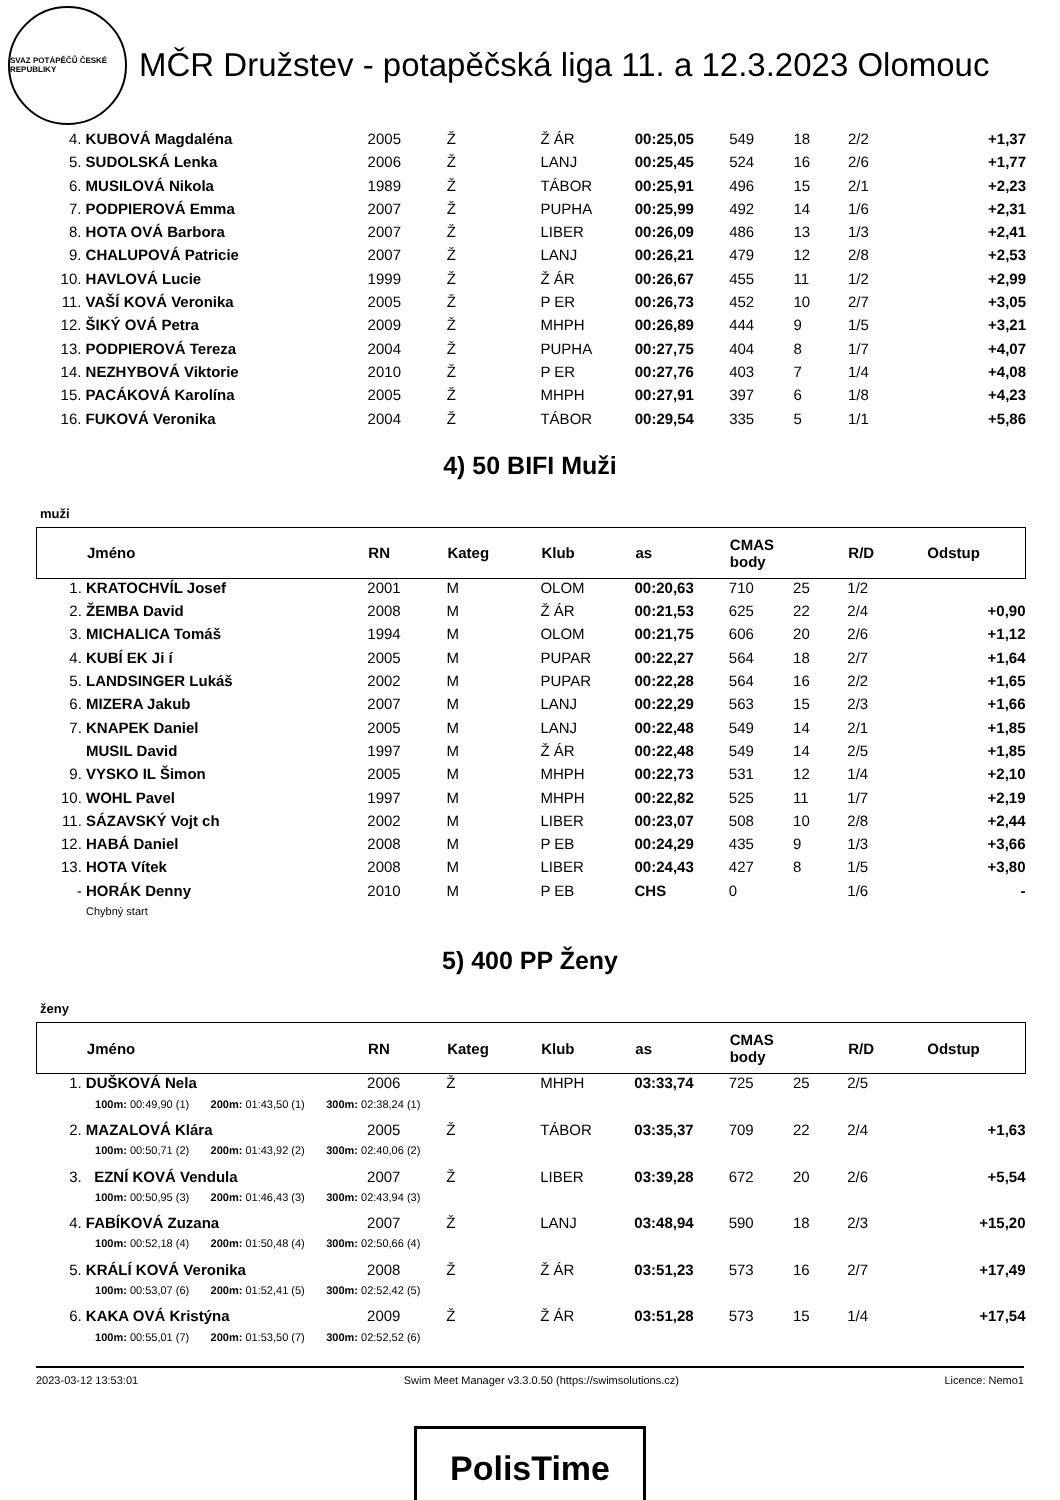SVAZ POTÁPĚČŮ ČESKÉ REPUBLIKY
MČR Družstev - potapěčská liga 11. a 12.3.2023 Olomouc
| 4. | KUBOVÁ Magdaléna | 2005 | Ž | Ž ÁR | 00:25,05 | 549 | 18 | 2/2 | +1,37 |
| 5. | SUDOLSKÁ Lenka | 2006 | Ž | LANJ | 00:25,45 | 524 | 16 | 2/6 | +1,77 |
| 6. | MUSILOVÁ Nikola | 1989 | Ž | TÁBOR | 00:25,91 | 496 | 15 | 2/1 | +2,23 |
| 7. | PODPIEROVÁ Emma | 2007 | Ž | PUPHA | 00:25,99 | 492 | 14 | 1/6 | +2,31 |
| 8. | HOTA OVÁ Barbora | 2007 | Ž | LIBER | 00:26,09 | 486 | 13 | 1/3 | +2,41 |
| 9. | CHALUPOVÁ Patricie | 2007 | Ž | LANJ | 00:26,21 | 479 | 12 | 2/8 | +2,53 |
| 10. | HAVLOVÁ Lucie | 1999 | Ž | Ž ÁR | 00:26,67 | 455 | 11 | 1/2 | +2,99 |
| 11. | VAŠÍ KOVÁ Veronika | 2005 | Ž | P ER | 00:26,73 | 452 | 10 | 2/7 | +3,05 |
| 12. | ŠIKÝ OVÁ Petra | 2009 | Ž | MHPH | 00:26,89 | 444 | 9 | 1/5 | +3,21 |
| 13. | PODPIEROVÁ Tereza | 2004 | Ž | PUPHA | 00:27,75 | 404 | 8 | 1/7 | +4,07 |
| 14. | NEZHYBOVÁ Viktorie | 2010 | Ž | P ER | 00:27,76 | 403 | 7 | 1/4 | +4,08 |
| 15. | PACÁKOVÁ Karolína | 2005 | Ž | MHPH | 00:27,91 | 397 | 6 | 1/8 | +4,23 |
| 16. | FUKOVÁ Veronika | 2004 | Ž | TÁBOR | 00:29,54 | 335 | 5 | 1/1 | +5,86 |
4) 50 BIFI Muži
muži
| | Jméno | RN | Kateg | Klub | as | CMAS body | | R/D | Odstup |
| --- | --- | --- | --- | --- | --- | --- | --- | --- | --- |
| 1. | KRATOCHVÍL Josef | 2001 | M | OLOM | 00:20,63 | 710 | 25 | 1/2 | |
| 2. | ŽEMBA David | 2008 | M | Ž ÁR | 00:21,53 | 625 | 22 | 2/4 | +0,90 |
| 3. | MICHALICA Tomáš | 1994 | M | OLOM | 00:21,75 | 606 | 20 | 2/6 | +1,12 |
| 4. | KUBÍ EK Ji í | 2005 | M | PUPAR | 00:22,27 | 564 | 18 | 2/7 | +1,64 |
| 5. | LANDSINGER Lukáš | 2002 | M | PUPAR | 00:22,28 | 564 | 16 | 2/2 | +1,65 |
| 6. | MIZERA Jakub | 2007 | M | LANJ | 00:22,29 | 563 | 15 | 2/3 | +1,66 |
| 7. | KNAPEK Daniel | 2005 | M | LANJ | 00:22,48 | 549 | 14 | 2/1 | +1,85 |
| | MUSIL David | 1997 | M | Ž ÁR | 00:22,48 | 549 | 14 | 2/5 | +1,85 |
| 9. | VYSKO IL Šimon | 2005 | M | MHPH | 00:22,73 | 531 | 12 | 1/4 | +2,10 |
| 10. | WOHL Pavel | 1997 | M | MHPH | 00:22,82 | 525 | 11 | 1/7 | +2,19 |
| 11. | SÁZAVSKÝ Vojt ch | 2002 | M | LIBER | 00:23,07 | 508 | 10 | 2/8 | +2,44 |
| 12. | HABÁ Daniel | 2008 | M | P EB | 00:24,29 | 435 | 9 | 1/3 | +3,66 |
| 13. | HOTA Vítek | 2008 | M | LIBER | 00:24,43 | 427 | 8 | 1/5 | +3,80 |
| - | HORÁK Denny | 2010 | M | P EB | CHS | 0 | | 1/6 | - |
| | Chybný start | | | | | | | | |
5) 400 PP Ženy
ženy
| | Jméno | RN | Kateg | Klub | as | CMAS body | | R/D | Odstup |
| --- | --- | --- | --- | --- | --- | --- | --- | --- | --- |
| 1. | DUŠKOVÁ Nela | 2006 | Ž | MHPH | 03:33,74 | 725 | 25 | 2/5 | |
| | 100m: 00:49,90 (1) 200m: 01:43,50 (1) 300m: 02:38,24 (1) | | | | | | | | |
| 2. | MAZALOVÁ Klára | 2005 | Ž | TÁBOR | 03:35,37 | 709 | 22 | 2/4 | +1,63 |
| | 100m: 00:50,71 (2) 200m: 01:43,92 (2) 300m: 02:40,06 (2) | | | | | | | | |
| 3. | EZNÍ KOVÁ Vendula | 2007 | Ž | LIBER | 03:39,28 | 672 | 20 | 2/6 | +5,54 |
| | 100m: 00:50,95 (3) 200m: 01:46,43 (3) 300m: 02:43,94 (3) | | | | | | | | |
| 4. | FABÍKOVÁ Zuzana | 2007 | Ž | LANJ | 03:48,94 | 590 | 18 | 2/3 | +15,20 |
| | 100m: 00:52,18 (4) 200m: 01:50,48 (4) 300m: 02:50,66 (4) | | | | | | | | |
| 5. | KRÁLÍ KOVÁ Veronika | 2008 | Ž | Ž ÁR | 03:51,23 | 573 | 16 | 2/7 | +17,49 |
| | 100m: 00:53,07 (6) 200m: 01:52,41 (5) 300m: 02:52,42 (5) | | | | | | | | |
| 6. | KAKA OVÁ Kristýna | 2009 | Ž | Ž ÁR | 03:51,28 | 573 | 15 | 1/4 | +17,54 |
| | 100m: 00:55,01 (7) 200m: 01:53,50 (7) 300m: 02:52,52 (6) | | | | | | | | |
2023-03-12 13:53:01 Swim Meet Manager v3.3.0.50 (https://swimsolutions.cz) Licence: Nemo1
PolisTime